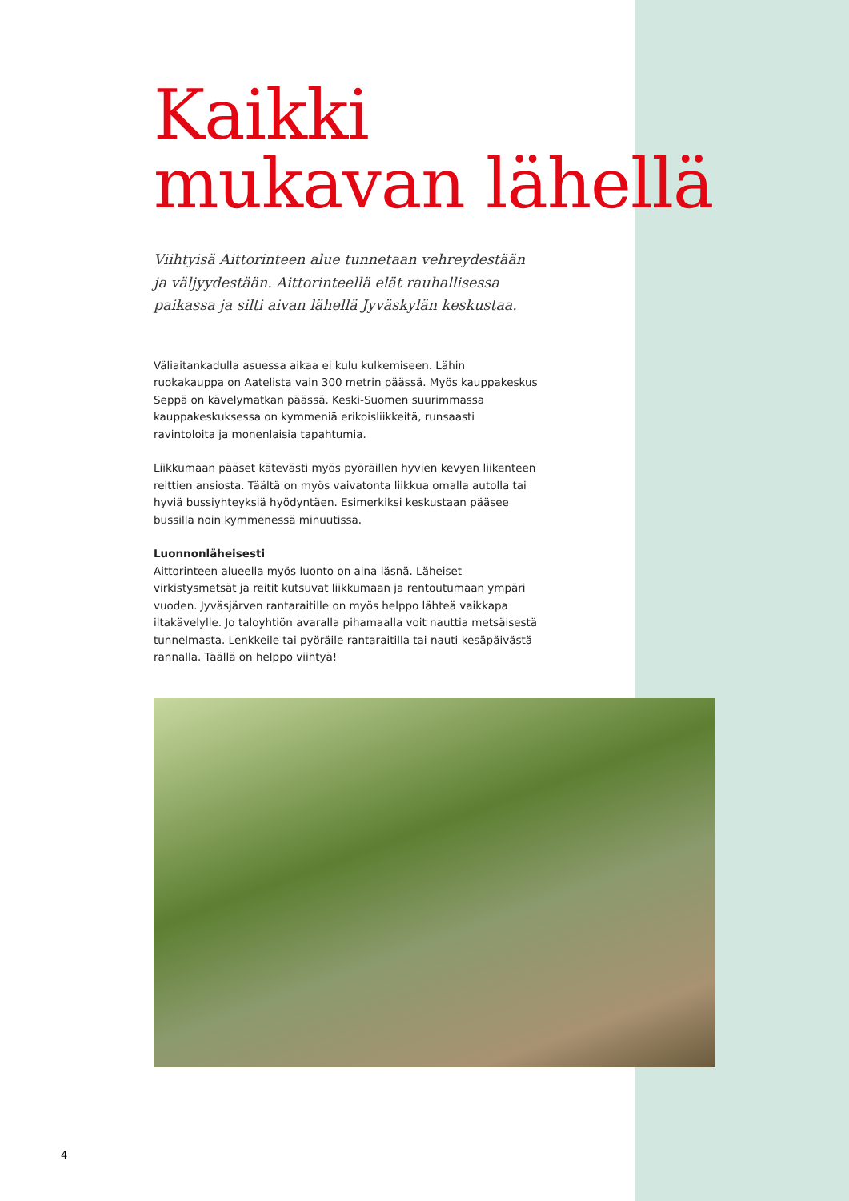Kaikki
mukavan lähellä
Viihtyisä Aittorinteen alue tunnetaan vehreydestään ja väljyydestään. Aittorinteellä elät rauhallisessa paikassa ja silti aivan lähellä Jyväskylän keskustaa.
Väliaitankadulla asuessa aikaa ei kulu kulkemiseen. Lähin ruokakauppa on Aatelista vain 300 metrin päässä. Myös kauppakeskus Seppä on kävelymatkan päässä. Keski-Suomen suurimmassa kauppakeskuksessa on kymmeniä erikoisliikkeitä, runsaasti ravintoloita ja monenlaisia tapahtumia.
Liikkumaan pääset kätevästi myös pyöräillen hyvien kevyen liikenteen reittien ansiosta. Täältä on myös vaivatonta liikkua omalla autolla tai hyviä bussiyhteyksiä hyödyntäen. Esimerkiksi keskustaan pääsee bussilla noin kymmenessä minuutissa.
Luonnonläheisesti
Aittorinteen alueella myös luonto on aina läsnä. Läheiset virkistysmetsät ja reitit kutsuvat liikkumaan ja rentoutumaan ympäri vuoden. Jyväsjärven rantaraitille on myös helppo lähteä vaikkapa iltakävelylle. Jo taloyhtiön avaralla pihamaalla voit nauttia metsäisestä tunnelmasta. Lenkkeile tai pyöräile rantaraitilla tai nauti kesäpäivästä rannalla. Täällä on helppo viihtyä!
4